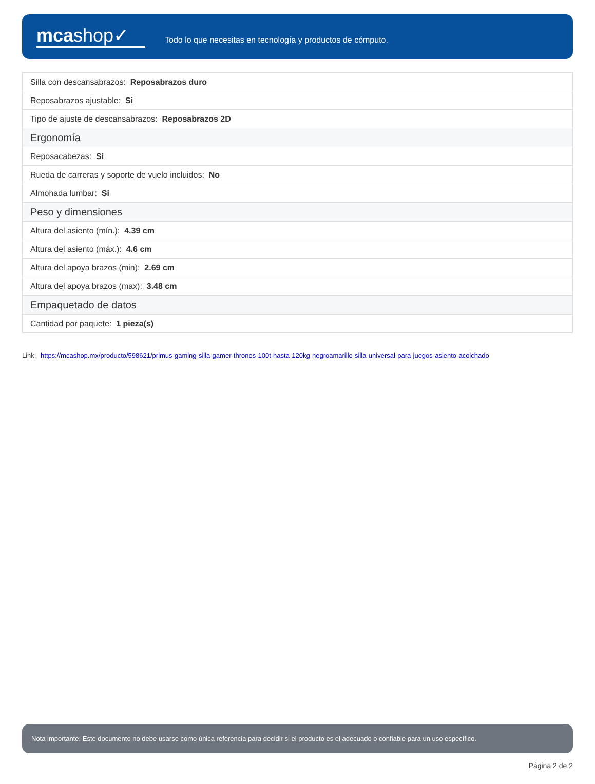mcashop✓
Todo lo que necesitas en tecnología y productos de cómputo.
| Silla con descansabrazos: Reposabrazos duro |
| Reposabrazos ajustable: Si |
| Tipo de ajuste de descansabrazos: Reposabrazos 2D |
| Ergonomía |
| Reposacabezas: Si |
| Rueda de carreras y soporte de vuelo incluidos: No |
| Almohada lumbar: Si |
| Peso y dimensiones |
| Altura del asiento (mín.): 4.39 cm |
| Altura del asiento (máx.): 4.6 cm |
| Altura del apoya brazos (min): 2.69 cm |
| Altura del apoya brazos (max): 3.48 cm |
| Empaquetado de datos |
| Cantidad por paquete: 1 pieza(s) |
Link: https://mcashop.mx/producto/598621/primus-gaming-silla-gamer-thronos-100t-hasta-120kg-negroamarillo-silla-universal-para-juegos-asiento-acolchado
Nota importante: Este documento no debe usarse como única referencia para decidir si el producto es el adecuado o confiable para un uso específico.
Página 2 de 2